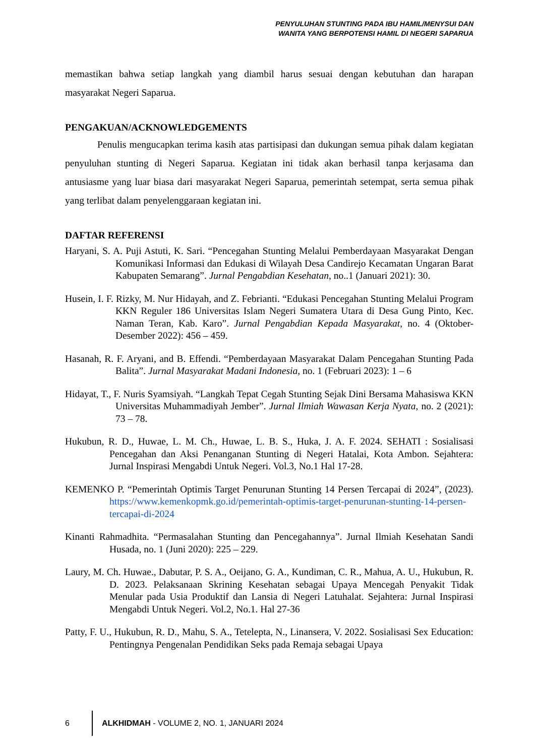PENYULUHAN STUNTING PADA IBU HAMIL/MENYSUI DAN
WANITA YANG BERPOTENSI HAMIL DI NEGERI SAPARUA
memastikan bahwa setiap langkah yang diambil harus sesuai dengan kebutuhan dan harapan masyarakat Negeri Saparua.
PENGAKUAN/ACKNOWLEDGEMENTS
Penulis mengucapkan terima kasih atas partisipasi dan dukungan semua pihak dalam kegiatan penyuluhan stunting di Negeri Saparua. Kegiatan ini tidak akan berhasil tanpa kerjasama dan antusiasme yang luar biasa dari masyarakat Negeri Saparua, pemerintah setempat, serta semua pihak yang terlibat dalam penyelenggaraan kegiatan ini.
DAFTAR REFERENSI
Haryani, S. A. Puji Astuti, K. Sari. “Pencegahan Stunting Melalui Pemberdayaan Masyarakat Dengan Komunikasi Informasi dan Edukasi di Wilayah Desa Candirejo Kecamatan Ungaran Barat Kabupaten Semarang”. Jurnal Pengabdian Kesehatan, no..1 (Januari 2021): 30.
Husein, I. F. Rizky, M. Nur Hidayah, and Z. Febrianti. “Edukasi Pencegahan Stunting Melalui Program KKN Reguler 186 Universitas Islam Negeri Sumatera Utara di Desa Gung Pinto, Kec. Naman Teran, Kab. Karo”. Jurnal Pengabdian Kepada Masyarakat, no. 4 (Oktober-Desember 2022): 456 – 459.
Hasanah, R. F. Aryani, and B. Effendi. “Pemberdayaan Masyarakat Dalam Pencegahan Stunting Pada Balita”. Jurnal Masyarakat Madani Indonesia, no. 1 (Februari 2023): 1 – 6
Hidayat, T., F. Nuris Syamsiyah. “Langkah Tepat Cegah Stunting Sejak Dini Bersama Mahasiswa KKN Universitas Muhammadiyah Jember”. Jurnal Ilmiah Wawasan Kerja Nyata, no. 2 (2021): 73 – 78.
Hukubun, R. D., Huwae, L. M. Ch., Huwae, L. B. S., Huka, J. A. F. 2024. SEHATI : Sosialisasi Pencegahan dan Aksi Penanganan Stunting di Negeri Hatalai, Kota Ambon. Sejahtera: Jurnal Inspirasi Mengabdi Untuk Negeri. Vol.3, No.1 Hal 17-28.
KEMENKO P. “Pemerintah Optimis Target Penurunan Stunting 14 Persen Tercapai di 2024”, (2023). https://www.kemenkopmk.go.id/pemerintah-optimis-target-penurunan-stunting-14-persen-tercapai-di-2024
Kinanti Rahmadhita. “Permasalahan Stunting dan Pencegahannya”. Jurnal Ilmiah Kesehatan Sandi Husada, no. 1 (Juni 2020): 225 – 229.
Laury, M. Ch. Huwae., Dabutar, P. S. A., Oeijano, G. A., Kundiman, C. R., Mahua, A. U., Hukubun, R. D. 2023. Pelaksanaan Skrining Kesehatan sebagai Upaya Mencegah Penyakit Tidak Menular pada Usia Produktif dan Lansia di Negeri Latuhalat. Sejahtera: Jurnal Inspirasi Mengabdi Untuk Negeri. Vol.2, No.1. Hal 27-36
Patty, F. U., Hukubun, R. D., Mahu, S. A., Tetelepta, N., Linansera, V. 2022. Sosialisasi Sex Education: Pentingnya Pengenalan Pendidikan Seks pada Remaja sebagai Upaya
6
ALKHIDMAH - VOLUME 2, NO. 1, JANUARI 2024